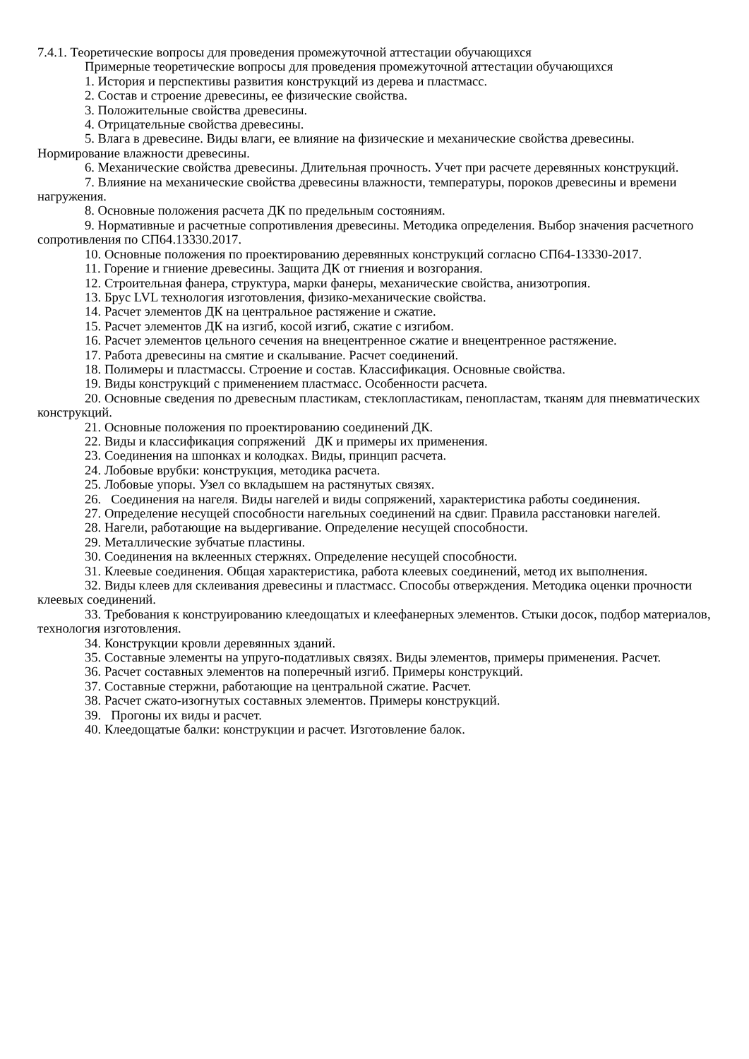7.4.1. Теоретические вопросы для проведения промежуточной аттестации обучающихся
Примерные теоретические вопросы для проведения промежуточной аттестации обучающихся
1. История и перспективы развития конструкций из дерева и пластмасс.
2. Состав и строение древесины, ее физические свойства.
3. Положительные свойства древесины.
4. Отрицательные свойства древесины.
5. Влага в древесине. Виды влаги, ее влияние на физические и механические свойства древесины. Нормирование влажности древесины.
6. Механические свойства древесины. Длительная прочность. Учет при расчете деревянных конструкций.
7. Влияние на механические свойства древесины влажности, температуры, пороков древесины и времени нагружения.
8. Основные положения расчета ДК по предельным состояниям.
9. Нормативные и расчетные сопротивления древесины. Методика определения. Выбор значения расчетного сопротивления по СП64.13330.2017.
10. Основные положения по проектированию деревянных конструкций согласно СП64-13330-2017.
11. Горение и гниение древесины. Защита ДК от гниения и возгорания.
12. Строительная фанера, структура, марки фанеры, механические свойства, анизотропия.
13. Брус LVL технология изготовления, физико-механические свойства.
14. Расчет элементов ДК на центральное растяжение и сжатие.
15. Расчет элементов ДК на изгиб, косой изгиб, сжатие с изгибом.
16. Расчет элементов цельного сечения на внецентренное сжатие и внецентренное растяжение.
17. Работа древесины на смятие и скалывание. Расчет соединений.
18. Полимеры и пластмассы. Строение и состав. Классификация. Основные свойства.
19. Виды конструкций с применением пластмасс. Особенности расчета.
20. Основные сведения по древесным пластикам, стеклопластикам, пенопластам, тканям для пневматических конструкций.
21. Основные положения по проектированию соединений ДК.
22. Виды и классификация сопряжений ДК и примеры их применения.
23. Соединения на шпонках и колодках. Виды, принцип расчета.
24. Лобовые врубки: конструкция, методика расчета.
25. Лобовые упоры. Узел со вкладышем на растянутых связях.
26. Соединения на нагеля. Виды нагелей и виды сопряжений, характеристика работы соединения.
27. Определение несущей способности нагельных соединений на сдвиг. Правила расстановки нагелей.
28. Нагели, работающие на выдергивание. Определение несущей способности.
29. Металлические зубчатые пластины.
30. Соединения на вклеенных стержнях. Определение несущей способности.
31. Клеевые соединения. Общая характеристика, работа клеевых соединений, метод их выполнения.
32. Виды клеев для склеивания древесины и пластмасс. Способы отверждения. Методика оценки прочности клеевых соединений.
33. Требования к конструированию клеедощатых и клеефанерных элементов. Стыки досок, подбор материалов, технология изготовления.
34. Конструкции кровли деревянных зданий.
35. Составные элементы на упруго-податливых связях. Виды элементов, примеры применения. Расчет.
36. Расчет составных элементов на поперечный изгиб. Примеры конструкций.
37. Составные стержни, работающие на центральной сжатие. Расчет.
38. Расчет сжато-изогнутых составных элементов. Примеры конструкций.
39. Прогоны их виды и расчет.
40. Клеедощатые балки: конструкции и расчет. Изготовление балок.